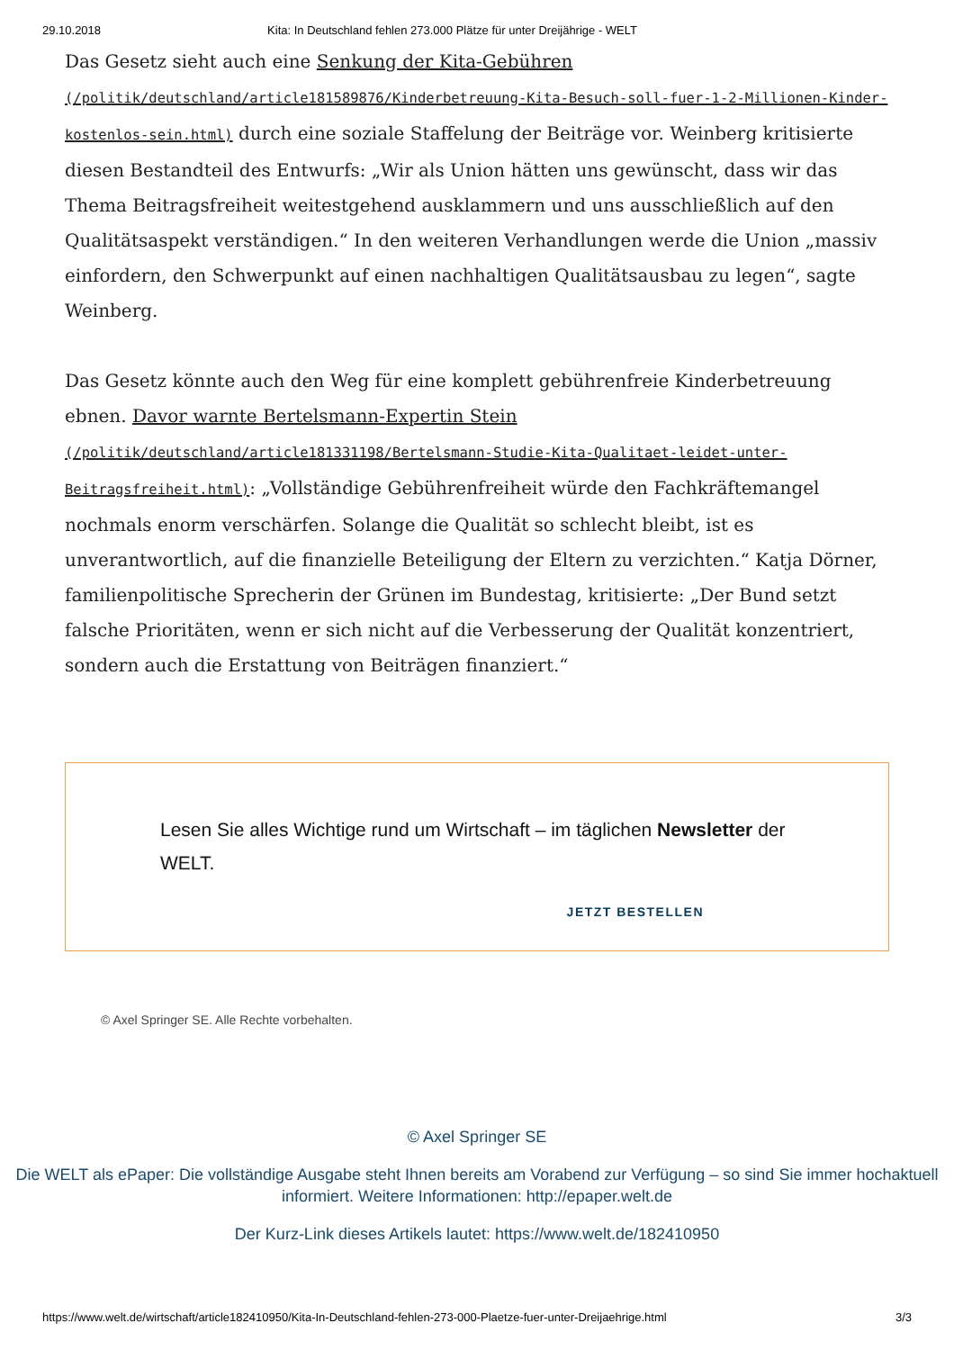29.10.2018 Kita: In Deutschland fehlen 273.000 Plätze für unter Dreijährige - WELT
Das Gesetz sieht auch eine Senkung der Kita-Gebühren (/politik/deutschland/article181589876/Kinderbetreuung-Kita-Besuch-soll-fuer-1-2-Millionen-Kinder-kostenlos-sein.html) durch eine soziale Staffelung der Beiträge vor. Weinberg kritisierte diesen Bestandteil des Entwurfs: „Wir als Union hätten uns gewünscht, dass wir das Thema Beitragsfreiheit weitestgehend ausklammern und uns ausschließlich auf den Qualitätsaspekt verständigen.“ In den weiteren Verhandlungen werde die Union „massiv einfordern, den Schwerpunkt auf einen nachhaltigen Qualitätsausbau zu legen“, sagte Weinberg.
Das Gesetz könnte auch den Weg für eine komplett gebührenfreie Kinderbetreuung ebnen. Davor warnte Bertelsmann-Expertin Stein (/politik/deutschland/article181331198/Bertelsmann-Studie-Kita-Qualitaet-leidet-unter-Beitragsfreiheit.html): „Vollständige Gebührenfreiheit würde den Fachkräftemangel nochmals enorm verschärfen. Solange die Qualität so schlecht bleibt, ist es unverantwortlich, auf die finanzielle Beteiligung der Eltern zu verzichten.“ Katja Dörner, familienpolitische Sprecherin der Grünen im Bundestag, kritisierte: „Der Bund setzt falsche Prioritäten, wenn er sich nicht auf die Verbesserung der Qualität konzentriert, sondern auch die Erstattung von Beiträgen finanziert.“
Lesen Sie alles Wichtige rund um Wirtschaft – im täglichen Newsletter der WELT.
JETZT BESTELLEN
© Axel Springer SE. Alle Rechte vorbehalten.
© Axel Springer SE
Die WELT als ePaper: Die vollständige Ausgabe steht Ihnen bereits am Vorabend zur Verfügung – so sind Sie immer hochaktuell informiert. Weitere Informationen: http://epaper.welt.de
Der Kurz-Link dieses Artikels lautet: https://www.welt.de/182410950
https://www.welt.de/wirtschaft/article182410950/Kita-In-Deutschland-fehlen-273-000-Plaetze-fuer-unter-Dreijaehrige.html 3/3